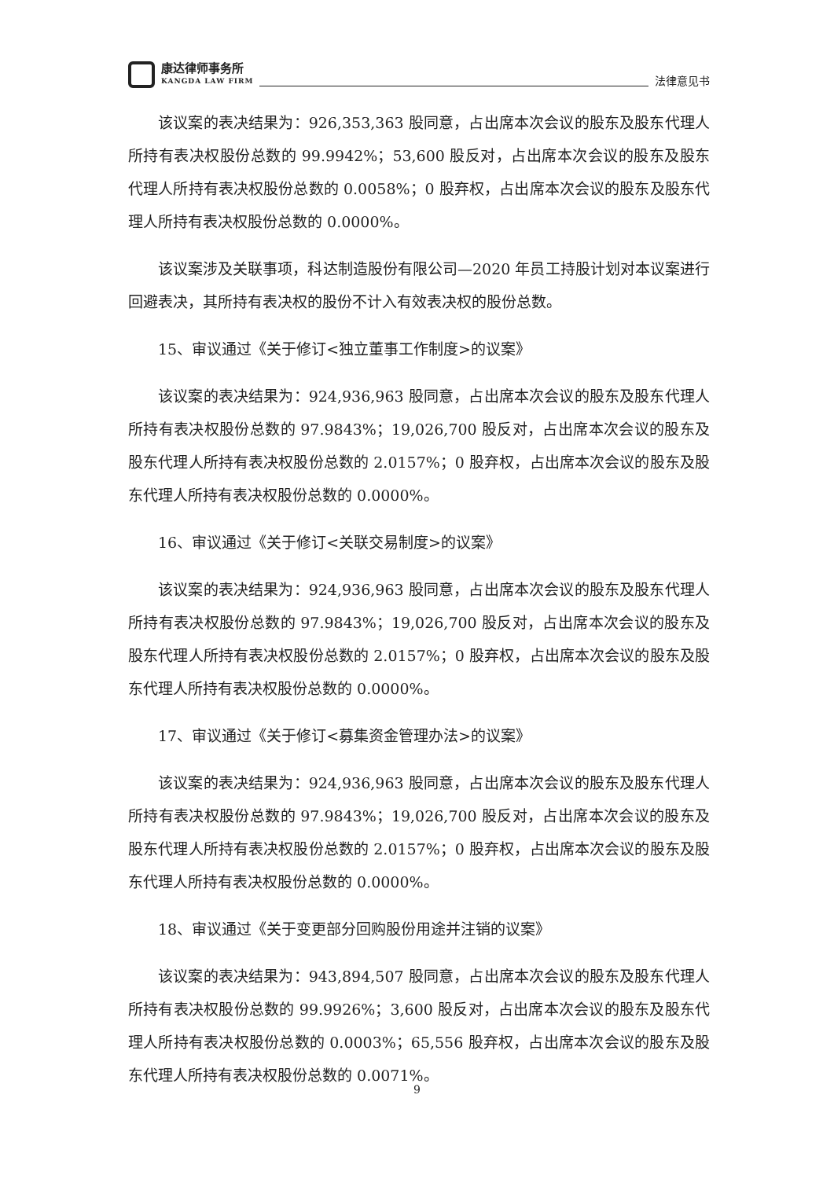康达律师事务所
KANGDA LAW FIRM
法律意见书
该议案的表决结果为：926,353,363 股同意，占出席本次会议的股东及股东代理人所持有表决权股份总数的 99.9942%；53,600 股反对，占出席本次会议的股东及股东代理人所持有表决权股份总数的 0.0058%；0 股弃权，占出席本次会议的股东及股东代理人所持有表决权股份总数的 0.0000%。
该议案涉及关联事项，科达制造股份有限公司—2020 年员工持股计划对本议案进行回避表决，其所持有表决权的股份不计入有效表决权的股份总数。
15、审议通过《关于修订<独立董事工作制度>的议案》
该议案的表决结果为：924,936,963 股同意，占出席本次会议的股东及股东代理人所持有表决权股份总数的 97.9843%；19,026,700 股反对，占出席本次会议的股东及股东代理人所持有表决权股份总数的 2.0157%；0 股弃权，占出席本次会议的股东及股东代理人所持有表决权股份总数的 0.0000%。
16、审议通过《关于修订<关联交易制度>的议案》
该议案的表决结果为：924,936,963 股同意，占出席本次会议的股东及股东代理人所持有表决权股份总数的 97.9843%；19,026,700 股反对，占出席本次会议的股东及股东代理人所持有表决权股份总数的 2.0157%；0 股弃权，占出席本次会议的股东及股东代理人所持有表决权股份总数的 0.0000%。
17、审议通过《关于修订<募集资金管理办法>的议案》
该议案的表决结果为：924,936,963 股同意，占出席本次会议的股东及股东代理人所持有表决权股份总数的 97.9843%；19,026,700 股反对，占出席本次会议的股东及股东代理人所持有表决权股份总数的 2.0157%；0 股弃权，占出席本次会议的股东及股东代理人所持有表决权股份总数的 0.0000%。
18、审议通过《关于变更部分回购股份用途并注销的议案》
该议案的表决结果为：943,894,507 股同意，占出席本次会议的股东及股东代理人所持有表决权股份总数的 99.9926%；3,600 股反对，占出席本次会议的股东及股东代理人所持有表决权股份总数的 0.0003%；65,556 股弃权，占出席本次会议的股东及股东代理人所持有表决权股份总数的 0.0071%。
9